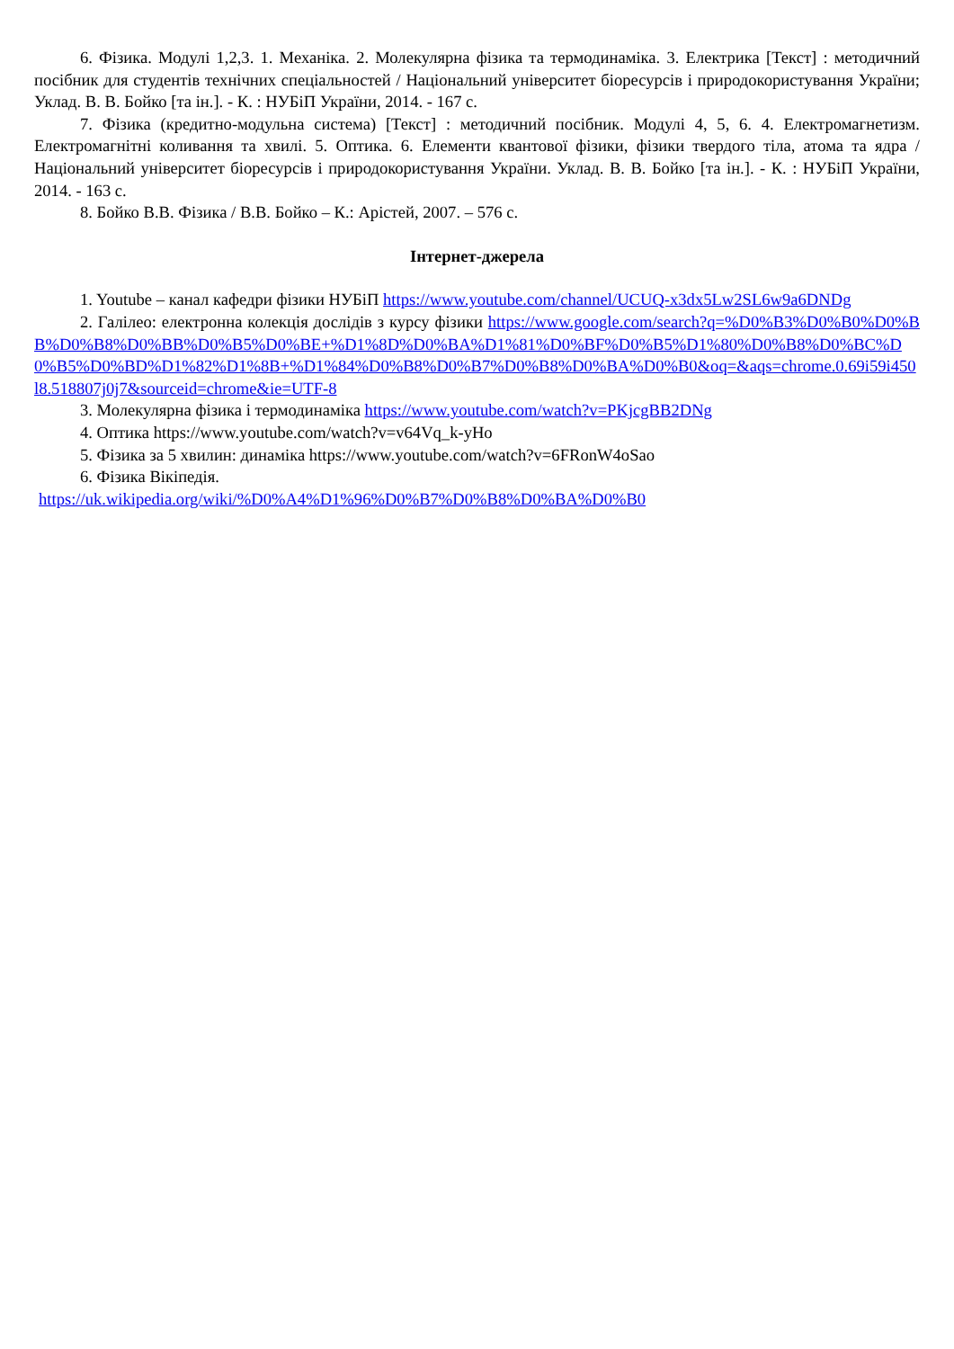6. Фізика. Модулі 1,2,3. 1. Механіка. 2. Молекулярна фізика та термодинаміка. 3. Електрика [Текст] : методичний посібник для студентів технічних спеціальностей / Національний університет біоресурсів і природокористування України; Уклад. В. В. Бойко [та ін.]. - К. : НУБіП України, 2014. - 167 с.
7. Фізика (кредитно-модульна система) [Текст] : методичний посібник. Модулі 4, 5, 6. 4. Електромагнетизм. Електромагнітні коливання та хвилі. 5. Оптика. 6. Елементи квантової фізики, фізики твердого тіла, атома та ядра / Національний університет біоресурсів і природокористування України. Уклад. В. В. Бойко [та ін.]. - К. : НУБіП України, 2014. - 163 с.
8. Бойко В.В. Фізика / В.В. Бойко – К.: Арістей, 2007. – 576 с.
Інтернет-джерела
1. Youtube – канал кафедри фізики НУБіП https://www.youtube.com/channel/UCUQ-x3dx5Lw2SL6w9a6DNDg
2. Галілео: електронна колекція дослідів з курсу фізики https://www.google.com/search?q=%D0%B3%D0%B0%D0%BB%D0%B8%D0%BB%D0%B5%D0%BE+%D1%8D%D0%BA%D1%81%D0%BF%D0%B5%D1%80%D0%B8%D0%BC%D0%B5%D0%BD%D1%82%D1%8B+%D1%84%D0%B8%D0%B7%D0%B8%D0%BA%D0%B0&oq=&aqs=chrome.0.69i59i450l8.518807j0j7&sourceid=chrome&ie=UTF-8
3. Молекулярна фізика і термодинаміка https://www.youtube.com/watch?v=PKjcgBB2DNg
4. Оптика https://www.youtube.com/watch?v=v64Vq_k-yHo
5. Фізика за 5 хвилин: динаміка https://www.youtube.com/watch?v=6FRonW4oSao
6. Фізика Вікіпедія.
https://uk.wikipedia.org/wiki/%D0%A4%D1%96%D0%B7%D0%B8%D0%BA%D0%B0